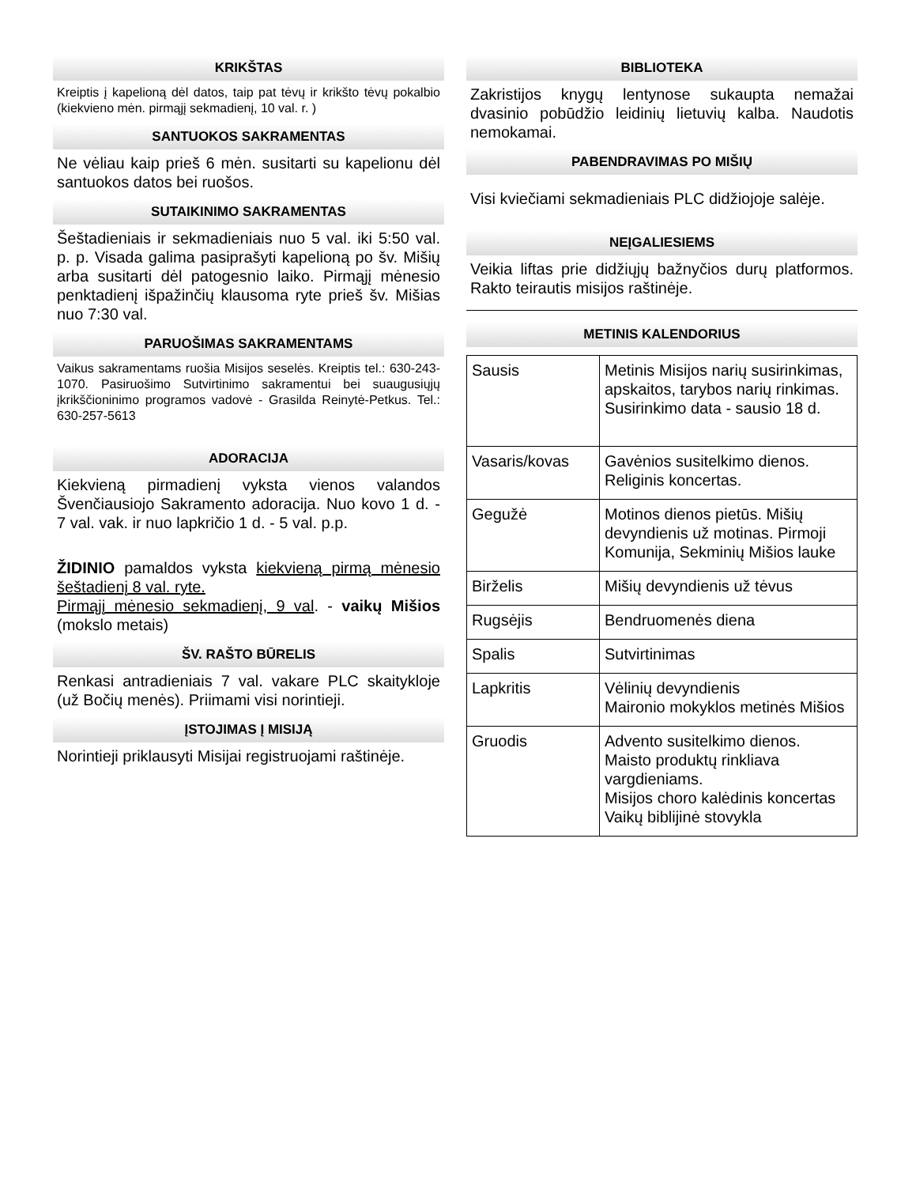KRIKŠTAS
Kreiptis į kapelioną dėl datos, taip pat tėvų ir krikšto tėvų pokalbio (kiekvieno mėn. pirmąjį sekmadienį, 10 val. r. )
SANTUOKOS SAKRAMENTAS
Ne vėliau kaip prieš 6 mėn. susitarti su kapelionu dėl santuokos datos bei ruošos.
SUTAIKINIMO SAKRAMENTAS
Šeštadieniais ir sekmadieniais nuo 5 val. iki 5:50 val. p. p. Visada galima pasiprašyti kapelioną po šv. Mišių arba susitarti dėl patogesnio laiko. Pirmąjį mėnesio penktadienį išpažinčių klausoma ryte prieš šv. Mišias nuo 7:30 val.
PARUOŠIMAS SAKRAMENTAMS
Vaikus sakramentams ruošia Misijos seselės. Kreiptis tel.: 630-243-1070. Pasiruošimo Sutvirtinimo sakramentui bei suaugusiųjų įkrikščioninimo programos vadovė - Grasilda Reinytė-Petkus. Tel.: 630-257-5613
ADORACIJA
Kiekvieną pirmadienį vyksta vienos valandos Švenčiausiojo Sakramento adoracija. Nuo kovo 1 d. - 7 val. vak. ir nuo lapkričio 1 d. - 5 val. p.p.
ŽIDINIO pamaldos vyksta kiekvieną pirmą mėnesio šeštadienį 8 val. ryte.
Pirmąjį mėnesio sekmadienį, 9 val. - vaikų Mišios (mokslo metais)
ŠV. RAŠTO BŪRELIS
Renkasi antradieniais 7 val. vakare PLC skaitykloje (už Bočių menės). Priimami visi norintieji.
ĮSTOJIMAS Į MISIJĄ
Norintieji priklausyti Misijai registruojami raštinėje.
BIBLIOTEKA
Zakristijos knygų lentynose sukaupta nemažai dvasinio pobūdžio leidinių lietuvių kalba. Naudotis nemokamai.
PABENDRAVIMAS PO MIŠIŲ
Visi kviečiami sekmadieniais PLC didžiojoje salėje.
NEĮGALIESIEMS
Veikia liftas prie didžiųjų bažnyčios durų platformos. Rakto teirautis misijos raštinėje.
METINIS KALENDORIUS
| Sausis | Metinis Misijos narių susirinkimas, apskaitos, tarybos narių rinkimas. Susirinkimo data - sausio 18 d. |
| Vasaris/kovas | Gavėnios susitelkimo dienos. Religinis koncertas. |
| Gegužė | Motinos dienos pietūs. Mišių devyndienis už motinas. Pirmoji Komunija, Sekminių Mišios lauke |
| Birželis | Mišių devyndienis už tėvus |
| Rugsėjis | Bendruomenės diena |
| Spalis | Sutvirtinimas |
| Lapkritis | Vėlinių devyndienis Maironio mokyklos metinės Mišios |
| Gruodis | Advento susitelkimo dienos. Maisto produktų rinkliava vargdieniams. Misijos choro kalėdinis koncertas Vaikų biblijinė stovykla |